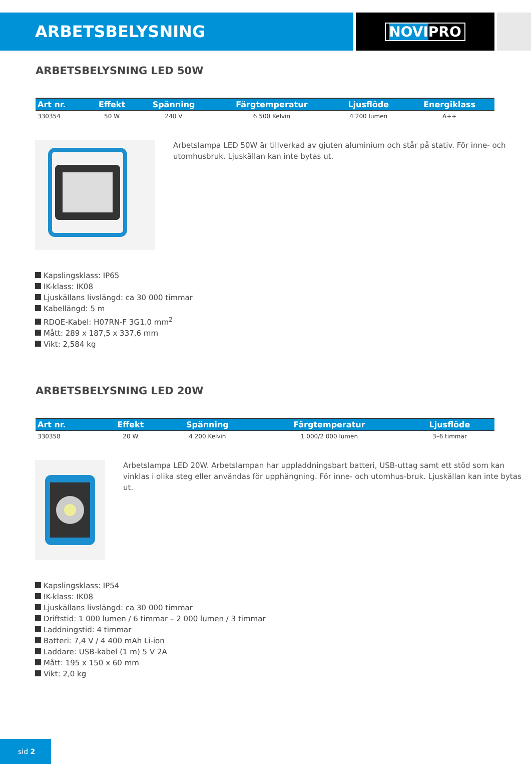ARBETSBELYSNING
NOVIPRO
ARBETSBELYSNING LED 50W
| Art nr. | Effekt | Spänning | Färgtemperatur | Ljusflöde | Energiklass |
| --- | --- | --- | --- | --- | --- |
| 330354 | 50 W | 240 V | 6 500 Kelvin | 4 200 lumen | A++ |
Arbetslampa LED 50W är tillverkad av gjuten aluminium och står på stativ. För inne- och utomhusbruk. Ljuskällan kan inte bytas ut.
Kapslingsklass: IP65
IK-klass: IK08
Ljuskällans livslängd: ca 30 000 timmar
Kabellängd: 5 m
RDOE-Kabel: H07RN-F 3G1.0 mm<sup>2</sup>
Mått: 289 x 187,5 x 337,6 mm
Vikt: 2,584 kg
ARBETSBELYSNING LED 20W
| Art nr. | Effekt | Spänning | Färgtemperatur | Ljusflöde |
| --- | --- | --- | --- | --- |
| 330358 | 20 W | 4 200 Kelvin | 1 000/2 000 lumen | 3–6 timmar |
Arbetslampa LED 20W. Arbetslampan har uppladdningsbart batteri, USB-uttag samt ett stöd som kan vinklas i olika steg eller användas för upphängning. För inne- och utomhus-bruk. Ljuskällan kan inte bytas ut.
Kapslingsklass: IP54
IK-klass: IK08
Ljuskällans livslängd: ca 30 000 timmar
Driftstid: 1 000 lumen / 6 timmar – 2 000 lumen / 3 timmar
Laddningstid: 4 timmar
Batteri: 7,4 V / 4 400 mAh Li-ion
Laddare: USB-kabel (1 m) 5 V 2A
Mått: 195 x 150 x 60 mm
Vikt: 2,0 kg
sid 2